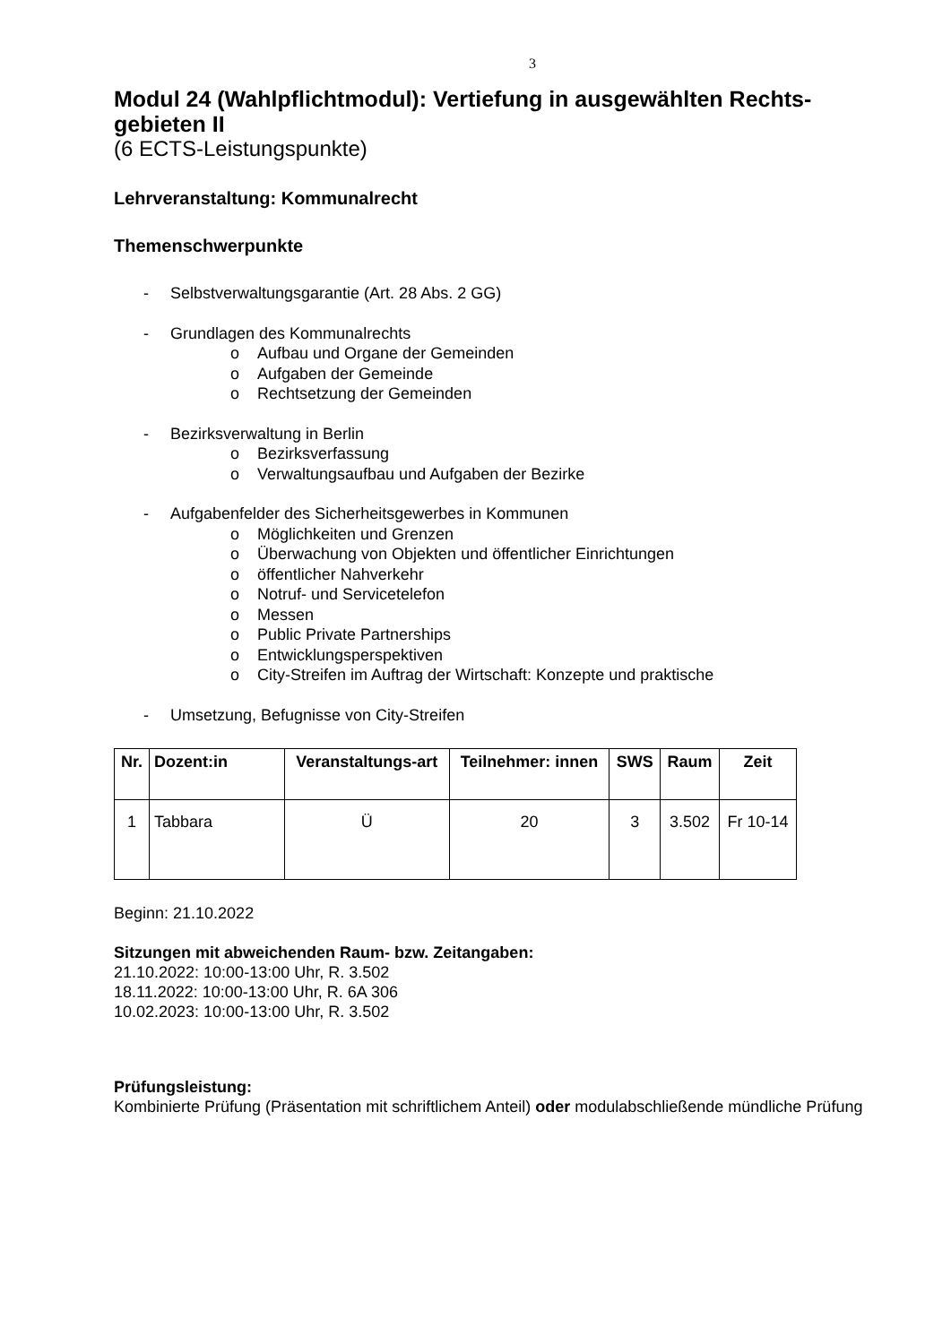3
Modul 24 (Wahlpflichtmodul): Vertiefung in ausgewählten Rechts-
gebieten II
(6 ECTS-Leistungspunkte)
Lehrveranstaltung: Kommunalrecht
Themenschwerpunkte
- Selbstverwaltungsgarantie (Art. 28 Abs. 2 GG)
- Grundlagen des Kommunalrechts
o Aufbau und Organe der Gemeinden
o Aufgaben der Gemeinde
o Rechtsetzung der Gemeinden
- Bezirksverwaltung in Berlin
o Bezirksverfassung
o Verwaltungsaufbau und Aufgaben der Bezirke
- Aufgabenfelder des Sicherheitsgewerbes in Kommunen
o Möglichkeiten und Grenzen
o Überwachung von Objekten und öffentlicher Einrichtungen
o öffentlicher Nahverkehr
o Notruf- und Servicetelefon
o Messen
o Public Private Partnerships
o Entwicklungsperspektiven
o City-Streifen im Auftrag der Wirtschaft: Konzepte und praktische
- Umsetzung, Befugnisse von City-Streifen
| Nr. | Dozent:in | Veranstaltungs-art | Teilnehmer: innen | SWS | Raum | Zeit |
| --- | --- | --- | --- | --- | --- | --- |
| 1 | Tabbara | Ü | 20 | 3 | 3.502 | Fr 10-14 |
Beginn: 21.10.2022
Sitzungen mit abweichenden Raum- bzw. Zeitangaben:
21.10.2022: 10:00-13:00 Uhr, R. 3.502
18.11.2022: 10:00-13:00 Uhr, R. 6A 306
10.02.2023: 10:00-13:00 Uhr, R. 3.502
Prüfungsleistung:
Kombinierte Prüfung (Präsentation mit schriftlichem Anteil) oder modulabschließende mündliche Prüfung